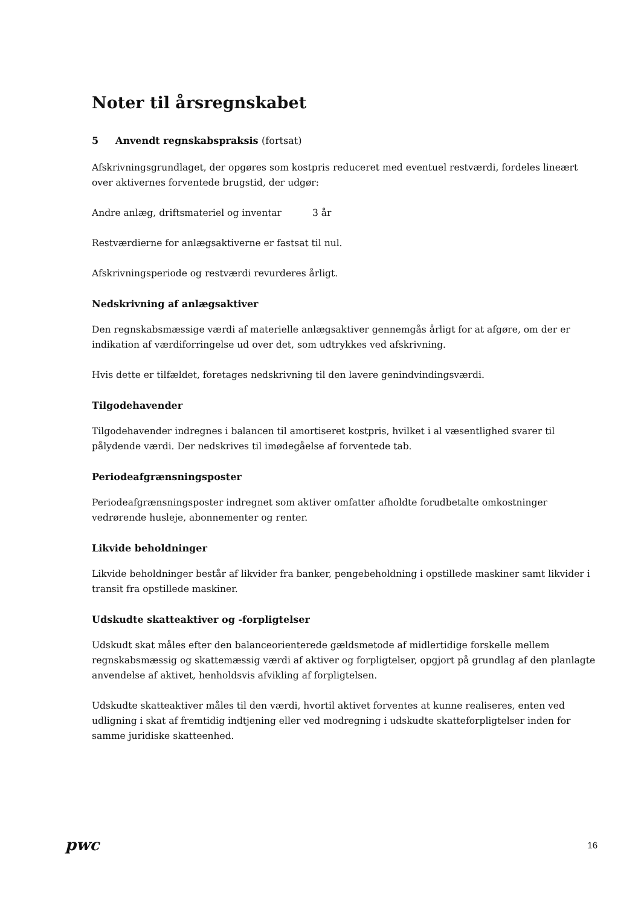Noter til årsregnskabet
5 Anvendt regnskabspraksis (fortsat)
Afskrivningsgrundlaget, der opgøres som kostpris reduceret med eventuel restværdi, fordeles lineært over aktivernes forventede brugstid, der udgør:
Andre anlæg, driftsmateriel og inventar 3 år
Restværdierne for anlægsaktiverne er fastsat til nul.
Afskrivningsperiode og restværdi revurderes årligt.
Nedskrivning af anlægsaktiver
Den regnskabsmæssige værdi af materielle anlægsaktiver gennemgås årligt for at afgøre, om der er indikation af værdiforringelse ud over det, som udtrykkes ved afskrivning.
Hvis dette er tilfældet, foretages nedskrivning til den lavere genindvindingsværdi.
Tilgodehavender
Tilgodehavender indregnes i balancen til amortiseret kostpris, hvilket i al væsentlighed svarer til pålydende værdi. Der nedskrives til imødegåelse af forventede tab.
Periodeafgrænsningsposter
Periodeafgrænsningsposter indregnet som aktiver omfatter afholdte forudbetalte omkostninger vedrørende husleje, abonnementer og renter.
Likvide beholdninger
Likvide beholdninger består af likvider fra banker, pengebeholdning i opstillede maskiner samt likvider i transit fra opstillede maskiner.
Udskudte skatteaktiver og -forpligtelser
Udskudt skat måles efter den balanceorienterede gældsmetode af midlertidige forskelle mellem regnskabsmæssig og skattemæssig værdi af aktiver og forpligtelser, opgjort på grundlag af den planlagte anvendelse af aktivet, henholdsvis afvikling af forpligtelsen.
Udskudte skatteaktiver måles til den værdi, hvortil aktivet forventes at kunne realiseres, enten ved udligning i skat af fremtidig indtjening eller ved modregning i udskudte skatteforpligtelser inden for samme juridiske skatteenhed.
pwc 16